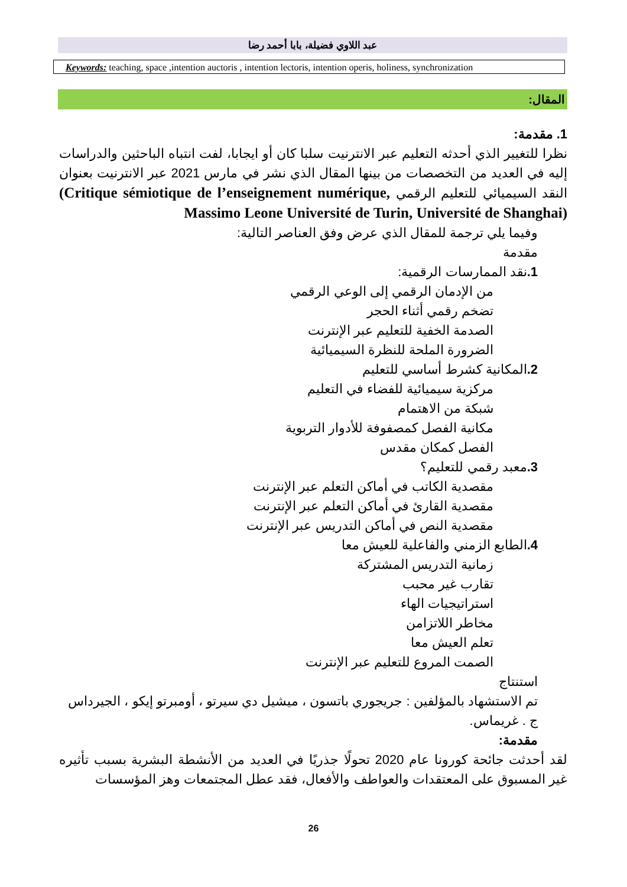عبد اللاوي فضيلة، بابا أحمد رضا
Keywords: teaching, space ,intention auctoris , intention lectoris, intention operis, holiness, synchronization
المقال:
1. مقدمة:
نظرا للتغيير الذي أحدثه التعليم عبر الانترنيت سلبا كان أو ايجابا، لفت انتباه الباحثين والدراسات إليه في العديد من التخصصات من بينها المقال الذي نشر في مارس 2021 عبر الانترنيت بعنوان النقد السيميائي للتعليم الرقمي (Critique sémiotique de l’enseignement numérique, Massimo Leone Université de Turin, Université de Shanghai)
وفيما يلي ترجمة للمقال الذي عرض وفق العناصر التالية:
مقدمة
1. نقد الممارسات الرقمية:
من الإدمان الرقمي إلى الوعي الرقمي
تضخم رقمي أثناء الحجر
الصدمة الخفية للتعليم عبر الإنترنت
الضرورة الملحة للنظرة السيميائية
2. المكانية كشرط أساسي للتعليم
مركزية سيميائية للفضاء في التعليم
شبكة من الاهتمام
مكانية الفصل كمصفوفة للأدوار التربوية
الفصل كمكان مقدس
3. معبد رقمي للتعليم؟
مقصدية الكاتب في أماكن التعلم عبر الإنترنت
مقصدية القارئ في أماكن التعلم عبر الإنترنت
مقصدية النص في أماكن التدريس عبر الإنترنت
4. الطابع الزمني والفاعلية للعيش معا
زمانية التدريس المشتركة
تقارب غير محبب
استراتيجيات الهاء
مخاطر اللاتزامن
تعلم العيش معا
الصمت المروع للتعليم عبر الإنترنت
استنتاج
تم الاستشهاد بالمؤلفين : جريجوري باتسون ، ميشيل دي سيرتو ، أومبرتو إيكو ، الجيرداس ج . غريماس.
مقدمة:
لقد أحدثت جائحة كورونا عام 2020 تحولًا جذريًا في العديد من الأنشطة البشرية بسبب تأثيره غير المسبوق على المعتقدات والعواطف والأفعال، فقد عطل المجتمعات وهز المؤسسات
26